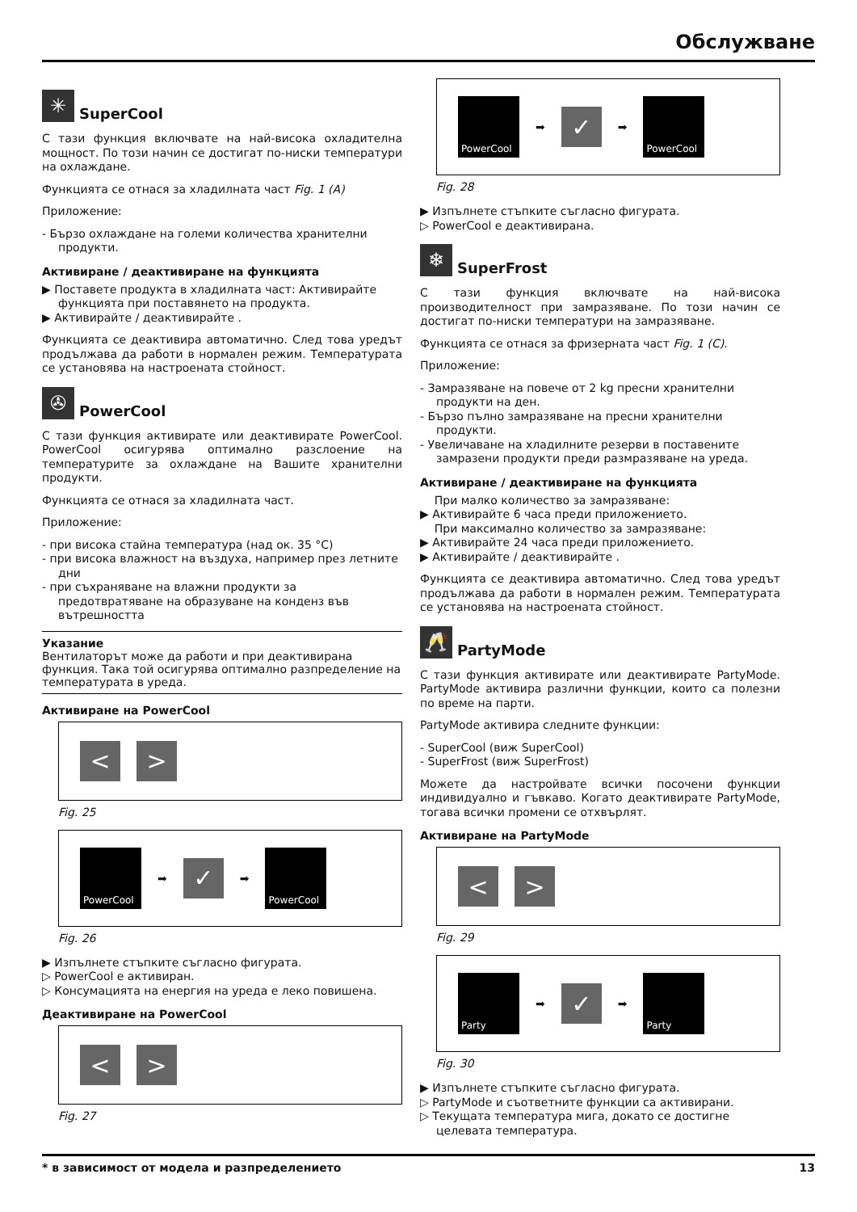Обслужване
✳ SuperCool
С тази функция включвате на най-висока охладителна мощност. По този начин се достигат по-ниски температури на охлаждане.
Функцията се отнася за хладилната част Fig. 1 (A)
Приложение:
- Бързо охлаждане на големи количества хранителни продукти.
Активиране / деактивиране на функцията
▶ Поставете продукта в хладилната част: Активирайте функцията при поставянето на продукта.
▶ Активирайте / деактивирайте .
Функцията се деактивира автоматично. След това уредът продължава да работи в нормален режим. Температурата се установява на настроената стойност.
✇ PowerCool
С тази функция активирате или деактивирате PowerCool. PowerCool осигурява оптимално разслоение на температурите за охлаждане на Вашите хранителни продукти.
Функцията се отнася за хладилната част.
Приложение:
- при висока стайна температура (над ок. 35 °C)
- при висока влажност на въздуха, например през летните дни
- при съхраняване на влажни продукти за предотвратяване на образуване на конденз във вътрешността
Указание
Вентилаторът може да работи и при деактивирана функция. Така той осигурява оптимално разпределение на температурата в уреда.
Активиране на PowerCool
< >
Fig. 25
PowerCool
➡
✓
➡
PowerCool
Fig. 26
▶ Изпълнете стъпките съгласно фигурата.
▷ PowerCool е активиран.
▷ Консумацията на енергия на уреда е леко повишена.
Деактивиране на PowerCool
< >
Fig. 27
PowerCool
➡
✓
➡
PowerCool
Fig. 28
▶ Изпълнете стъпките съгласно фигурата.
▷ PowerCool е деактивирана.
❄ SuperFrost
С тази функция включвате на най-висока производителност при замразяване. По този начин се достигат по-ниски температури на замразяване.
Функцията се отнася за фризерната част Fig. 1 (C).
Приложение:
- Замразяване на повече от 2 kg пресни хранителни продукти на ден.
- Бързо пълно замразяване на пресни хранителни продукти.
- Увеличаване на хладилните резерви в поставените замразени продукти преди размразяване на уреда.
Активиране / деактивиране на функцията
При малко количество за замразяване:
▶ Активирайте 6 часа преди приложението.
При максимално количество за замразяване:
▶ Активирайте 24 часа преди приложението.
▶ Активирайте / деактивирайте .
Функцията се деактивира автоматично. След това уредът продължава да работи в нормален режим. Температурата се установява на настроената стойност.
🥂 PartyMode
С тази функция активирате или деактивирате PartyMode. PartyMode активира различни функции, които са полезни по време на парти.
PartyMode активира следните функции:
- SuperCool (виж SuperCool)
- SuperFrost (виж SuperFrost)
Можете да настройвате всички посочени функции индивидуално и гъвкаво. Когато деактивирате PartyMode, тогава всички промени се отхвърлят.
Активиране на PartyMode
< >
Fig. 29
Party
➡
✓
➡
Party
Fig. 30
▶ Изпълнете стъпките съгласно фигурата.
▷ PartyMode и съответните функции са активирани.
▷ Текущата температура мига, докато се достигне целевата температура.
* в зависимост от модела и разпределението 13